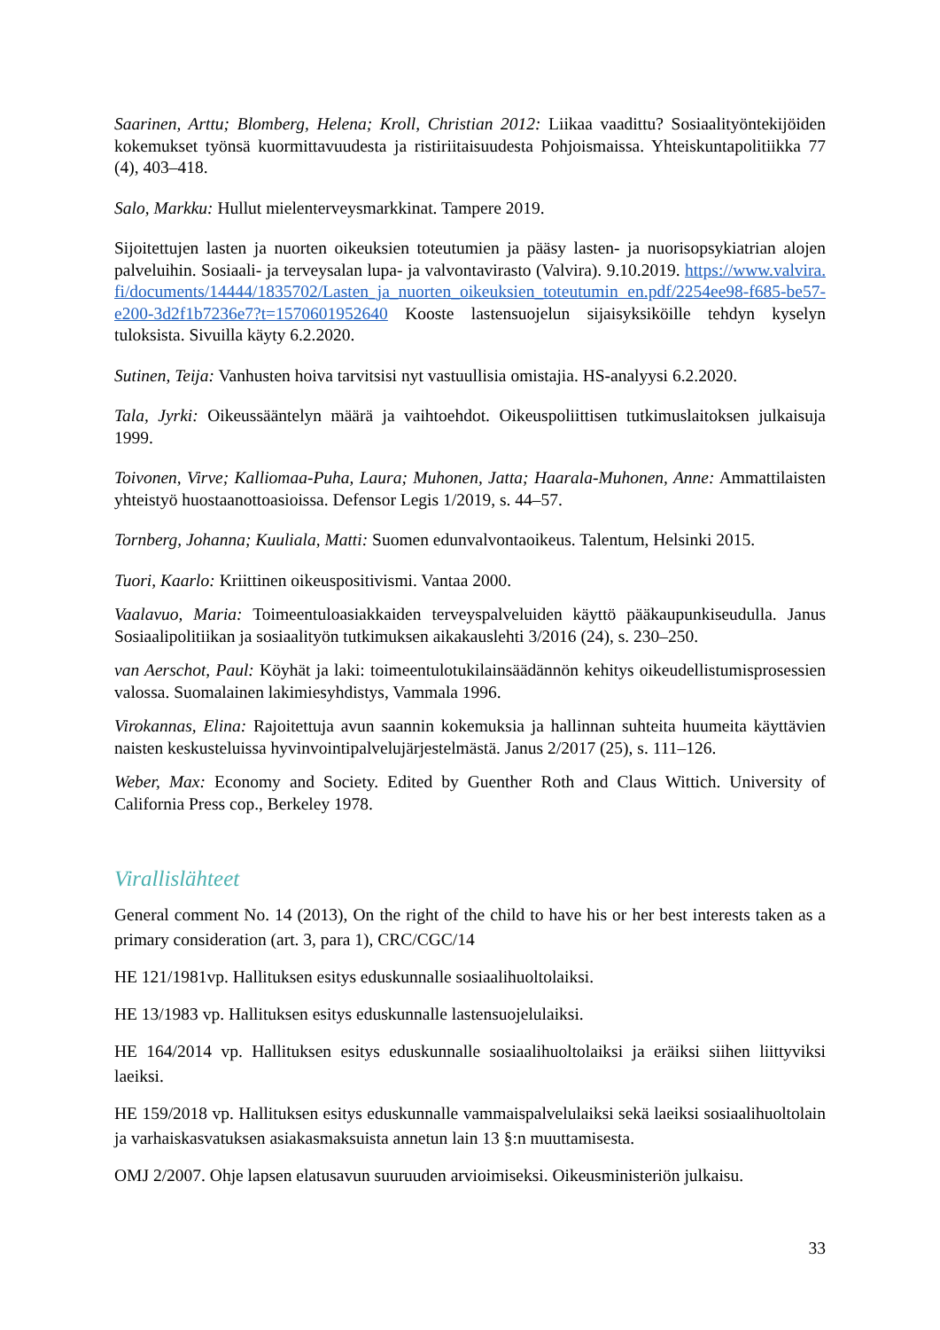Saarinen, Arttu; Blomberg, Helena; Kroll, Christian 2012: Liikaa vaadittu? Sosiaalityöntekijöiden kokemukset työnsä kuormittavuudesta ja ristiriitaisuudesta Pohjoismaissa. Yhteiskuntapolitiikka 77 (4), 403–418.
Salo, Markku: Hullut mielenterveysmarkkinat. Tampere 2019.
Sijoitettujen lasten ja nuorten oikeuksien toteutumien ja pääsy lasten- ja nuorisopsykiatrian alojen palveluihin. Sosiaali- ja terveysalan lupa- ja valvontavirasto (Valvira). 9.10.2019. https://www.valvira.fi/documents/14444/1835702/Lasten_ja_nuorten_oikeuksien_toteutumin en.pdf/2254ee98-f685-be57-e200-3d2f1b7236e7?t=1570601952640 Kooste lastensuojelun sijaisyksiköille tehdyn kyselyn tuloksista. Sivuilla käyty 6.2.2020.
Sutinen, Teija: Vanhusten hoiva tarvitsisi nyt vastuullisia omistajia. HS-analyysi 6.2.2020.
Tala, Jyrki: Oikeussääntelyn määrä ja vaihtoehdot. Oikeuspoliittisen tutkimuslaitoksen julkaisuja 1999.
Toivonen, Virve; Kalliomaa-Puha, Laura; Muhonen, Jatta; Haarala-Muhonen, Anne: Ammattilaisten yhteistyö huostaanottoasioissa. Defensor Legis 1/2019, s. 44–57.
Tornberg, Johanna; Kuuliala, Matti: Suomen edunvalvontaoikeus. Talentum, Helsinki 2015.
Tuori, Kaarlo: Kriittinen oikeuspositivismi. Vantaa 2000.
Vaalavuo, Maria: Toimeentuloasiakkaiden terveyspalveluiden käyttö pääkaupunkiseudulla. Janus Sosiaalipolitiikan ja sosiaalityön tutkimuksen aikakauslehti 3/2016 (24), s. 230–250.
van Aerschot, Paul: Köyhät ja laki: toimeentulotukilainsäädännön kehitys oikeudellistumisprosessien valossa. Suomalainen lakimiesyhdistys, Vammala 1996.
Virokannas, Elina: Rajoitettuja avun saannin kokemuksia ja hallinnan suhteita huumeita käyttävien naisten keskusteluissa hyvinvointipalvelujärjestelmästä. Janus 2/2017 (25), s. 111–126.
Weber, Max: Economy and Society. Edited by Guenther Roth and Claus Wittich. University of California Press cop., Berkeley 1978.
Virallislähteet
General comment No. 14 (2013), On the right of the child to have his or her best interests taken as a primary consideration (art. 3, para 1), CRC/CGC/14
HE 121/1981vp. Hallituksen esitys eduskunnalle sosiaalihuoltolaiksi.
HE 13/1983 vp. Hallituksen esitys eduskunnalle lastensuojelulaiksi.
HE 164/2014 vp. Hallituksen esitys eduskunnalle sosiaalihuoltolaiksi ja eräiksi siihen liittyviksi laeiksi.
HE 159/2018 vp. Hallituksen esitys eduskunnalle vammaispalvelulaiksi sekä laeiksi sosiaalihuoltolain ja varhaiskasvatuksen asiakasmaksuista annetun lain 13 §:n muuttamisesta.
OMJ 2/2007. Ohje lapsen elatusavun suuruuden arvioimiseksi. Oikeusministeriön julkaisu.
33